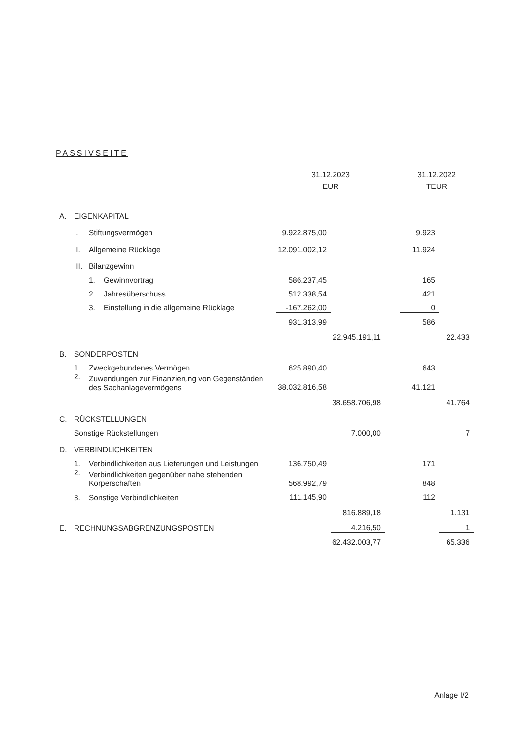PASSIVSEITE
| | | | | 31.12.2023 | | | 31.12.2022 | |
| | | | | EUR | | | TEUR | |
| A. | EIGENKAPITAL | | | | | | | |
| | I. | Stiftungsvermögen | | 9.922.875,00 | | | 9.923 | |
| | II. | Allgemeine Rücklage | | 12.091.002,12 | | | 11.924 | |
| | III. | Bilanzgewinn | | | | | | |
| | | 1. | Gewinnvortrag | 586.237,45 | | | 165 | |
| | | 2. | Jahresüberschuss | 512.338,54 | | | 421 | |
| | | 3. | Einstellung in die allgemeine Rücklage | -167.262,00 | | | 0 | |
| | | | | 931.313,99 | | | 586 | |
| | | | | | 22.945.191,11 | | | 22.433 |
| B. | SONDERPOSTEN | | | | | | | |
| | 1. | Zweckgebundenes Vermögen | | 625.890,40 | | | 643 | |
| | 2. | Zuwendungen zur Finanzierung von Gegenständen des Sachanlagevermögens | | 38.032.816,58 | | | 41.121 | |
| | | | | | 38.658.706,98 | | | 41.764 |
| C. | RÜCKSTELLUNGEN | | | | | | | |
| | Sonstige Rückstellungen | | | | 7.000,00 | | | 7 |
| D. | VERBINDLICHKEITEN | | | | | | | |
| | 1. | Verbindlichkeiten aus Lieferungen und Leistungen | | 136.750,49 | | | 171 | |
| | 2. | Verbindlichkeiten gegenüber nahe stehenden Körperschaften | | 568.992,79 | | | 848 | |
| | 3. | Sonstige Verbindlichkeiten | | 111.145,90 | | | 112 | |
| | | | | | 816.889,18 | | | 1.131 |
| E. | RECHNUNGSABGRENZUNGSPOSTEN | | | | 4.216,50 | | | 1 |
| | | | | | 62.432.003,77 | | | 65.336 |
Anlage I/2